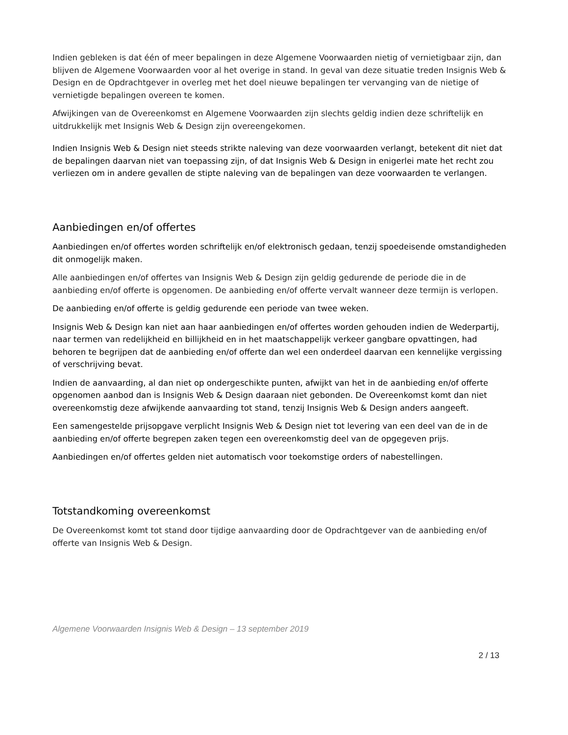Indien gebleken is dat één of meer bepalingen in deze Algemene Voorwaarden nietig of vernietigbaar zijn, dan blijven de Algemene Voorwaarden voor al het overige in stand. In geval van deze situatie treden Insignis Web & Design en de Opdrachtgever in overleg met het doel nieuwe bepalingen ter vervanging van de nietige of vernietigde bepalingen overeen te komen.
Afwijkingen van de Overeenkomst en Algemene Voorwaarden zijn slechts geldig indien deze schriftelijk en uitdrukkelijk met Insignis Web & Design zijn overeengekomen.
Indien Insignis Web & Design niet steeds strikte naleving van deze voorwaarden verlangt, betekent dit niet dat de bepalingen daarvan niet van toepassing zijn, of dat Insignis Web & Design in enigerlei mate het recht zou verliezen om in andere gevallen de stipte naleving van de bepalingen van deze voorwaarden te verlangen.
Aanbiedingen en/of offertes
Aanbiedingen en/of offertes worden schriftelijk en/of elektronisch gedaan, tenzij spoedeisende omstandigheden dit onmogelijk maken.
Alle aanbiedingen en/of offertes van Insignis Web & Design zijn geldig gedurende de periode die in de aanbieding en/of offerte is opgenomen. De aanbieding en/of offerte vervalt wanneer deze termijn is verlopen.
De aanbieding en/of offerte is geldig gedurende een periode van twee weken.
Insignis Web & Design kan niet aan haar aanbiedingen en/of offertes worden gehouden indien de Wederpartij, naar termen van redelijkheid en billijkheid en in het maatschappelijk verkeer gangbare opvattingen, had behoren te begrijpen dat de aanbieding en/of offerte dan wel een onderdeel daarvan een kennelijke vergissing of verschrijving bevat.
Indien de aanvaarding, al dan niet op ondergeschikte punten, afwijkt van het in de aanbieding en/of offerte opgenomen aanbod dan is Insignis Web & Design daaraan niet gebonden. De Overeenkomst komt dan niet overeenkomstig deze afwijkende aanvaarding tot stand, tenzij Insignis Web & Design anders aangeeft.
Een samengestelde prijsopgave verplicht Insignis Web & Design niet tot levering van een deel van de in de aanbieding en/of offerte begrepen zaken tegen een overeenkomstig deel van de opgegeven prijs.
Aanbiedingen en/of offertes gelden niet automatisch voor toekomstige orders of nabestellingen.
Totstandkoming overeenkomst
De Overeenkomst komt tot stand door tijdige aanvaarding door de Opdrachtgever van de aanbieding en/of offerte van Insignis Web & Design.
Algemene Voorwaarden Insignis Web & Design – 13 september 2019
2 / 13